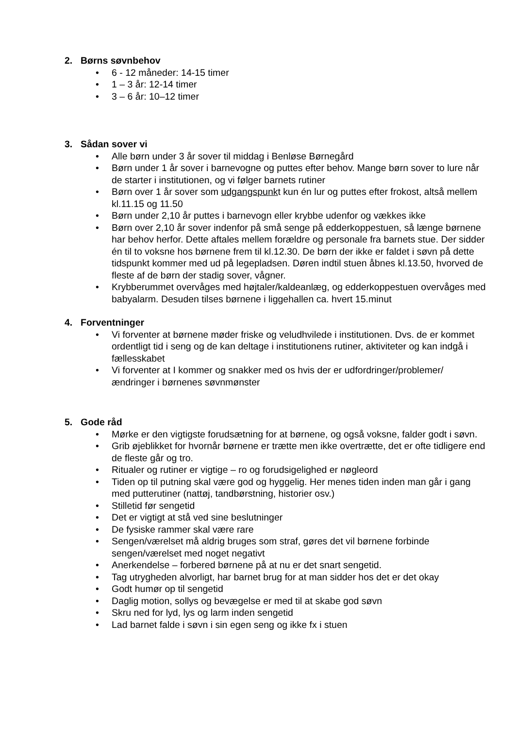2. Børns søvnbehov
• 6 - 12 måneder: 14-15 timer
• 1 – 3 år: 12-14 timer
• 3 – 6 år: 10–12 timer
3. Sådan sover vi
• Alle børn under 3 år sover til middag i Benløse Børnegård
• Børn under 1 år sover i barnevogne og puttes efter behov. Mange børn sover to lure når de starter i institutionen, og vi følger barnets rutiner
• Børn over 1 år sover som udgangspunkt kun én lur og puttes efter frokost, altså mellem kl.11.15 og 11.50
• Børn under 2,10 år puttes i barnevogn eller krybbe udenfor og vækkes ikke
• Børn over 2,10 år sover indenfor på små senge på edderkoppestuen, så længe børnene har behov herfor. Dette aftales mellem forældre og personale fra barnets stue. Der sidder én til to voksne hos børnene frem til kl.12.30. De børn der ikke er faldet i søvn på dette tidspunkt kommer med ud på legepladsen. Døren indtil stuen åbnes kl.13.50, hvorved de fleste af de børn der stadig sover, vågner.
• Krybberummet overvåges med højtaler/kaldeanlæg, og edderkoppestuen overvåges med babyalarm. Desuden tilses børnene i liggehallen ca. hvert 15.minut
4. Forventninger
• Vi forventer at børnene møder friske og veludhvilede i institutionen. Dvs. de er kommet ordentligt tid i seng og de kan deltage i institutionens rutiner, aktiviteter og kan indgå i fællesskabet
• Vi forventer at I kommer og snakker med os hvis der er udfordringer/problemer/ændringer i børnenes søvnmønster
5. Gode råd
• Mørke er den vigtigste forudsætning for at børnene, og også voksne, falder godt i søvn.
• Grib øjeblikket for hvornår børnene er trætte men ikke overtrætte, det er ofte tidligere end de fleste går og tro.
• Ritualer og rutiner er vigtige – ro og forudsigelighed er nøgleord
• Tiden op til putning skal være god og hyggelig. Her menes tiden inden man går i gang med putterutiner (nattøj, tandbørstning, historier osv.)
• Stilletid før sengetid
• Det er vigtigt at stå ved sine beslutninger
• De fysiske rammer skal være rare
• Sengen/værelset må aldrig bruges som straf, gøres det vil børnene forbinde sengen/værelset med noget negativt
• Anerkendelse – forbered børnene på at nu er det snart sengetid.
• Tag utrygheden alvorligt, har barnet brug for at man sidder hos det er det okay
• Godt humør op til sengetid
• Daglig motion, sollys og bevægelse er med til at skabe god søvn
• Skru ned for lyd, lys og larm inden sengetid
• Lad barnet falde i søvn i sin egen seng og ikke fx i stuen